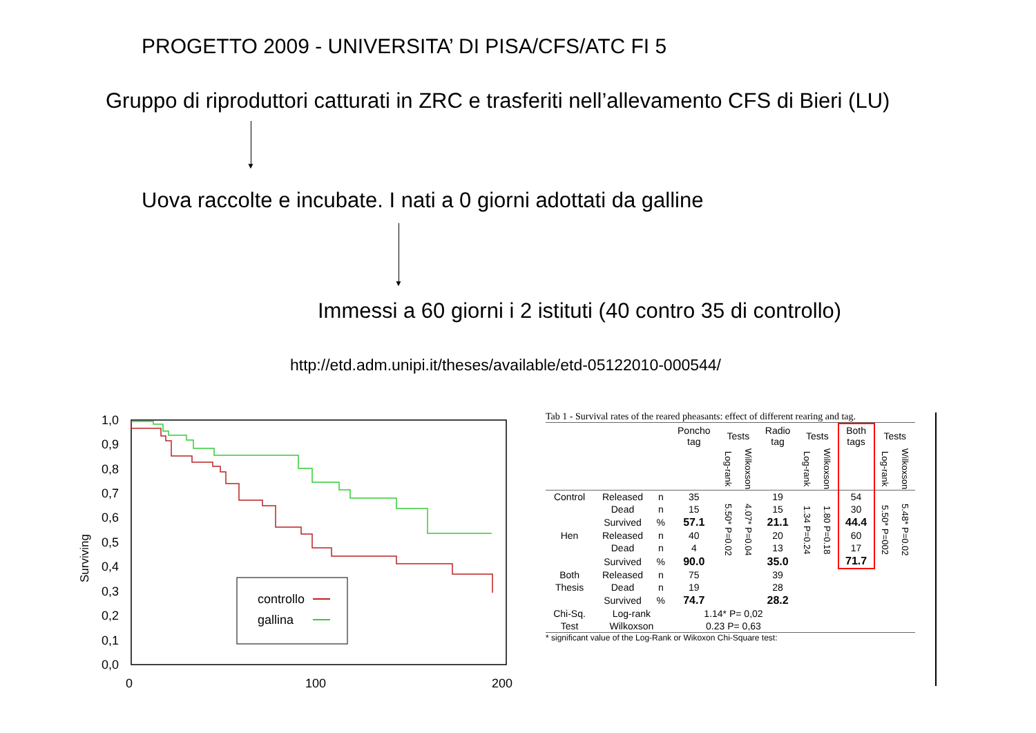PROGETTO 2009 - UNIVERSITA’ DI PISA/CFS/ATC FI 5
Gruppo di riproduttori catturati in ZRC e trasferiti nell’allevamento CFS di Bieri (LU)
▼
Uova raccolte e incubate. I nati a 0 giorni adottati da galline
▼
Immessi a 60 giorni i 2 istituti (40 contro 35 di controllo)
http://etd.adm.unipi.it/theses/available/etd-05122010-000544/
Surviving
1,0
0,9
0,8
0,7
0,6
0,5
0,4
0,3
0,2
0,1
0,0
0
100
200
controllo
gallina
Tab 1 - Survival rates of the reared pheasants: effect of different rearing and tag.
| | | | Poncho tag | Tests | | Radio tag | Tests | | Both tags | Tests | |
| --- | --- | --- | --- | --- | --- | --- | --- | --- | --- | --- | --- |
| | | | | Log-rank | Wilkoxson | | Log-rank | Wilkoxson | | Log-rank | Wilkoxson |
| Control | Released | n | 35 | 5.50* P=0.02 | 4.07* P=0.04 | 19 | 1.34 P=0.24 | 1.80 P=0.18 | 54 | 5.50* P=002 | 5.48* P=0.02 |
| | Dead | n | 15 | | | 15 | | | 30 | | |
| | Survived | % | 57.1 | | | 21.1 | | | 44.4 | | |
| Hen | Released | n | 40 | | | 20 | | | 60 | | |
| | Dead | n | 4 | | | 13 | | | 17 | | |
| | Survived | % | 90.0 | | | 35.0 | | | 71.7 | | |
| Both | Released | n | 75 | | | 39 | | | | | |
| Thesis | Dead | n | 19 | | | 28 | | | | | |
| | Survived | % | 74.7 | | | 28.2 | | | | | |
| Chi-Sq. | Log-rank | | 1.14* P= 0,02 | | | | | | | | |
| Test | Wilkoxson | | 0.23 P= 0,63 | | | | | | | | |
* significant value of the Log-Rank or Wikoxon Chi-Square test: